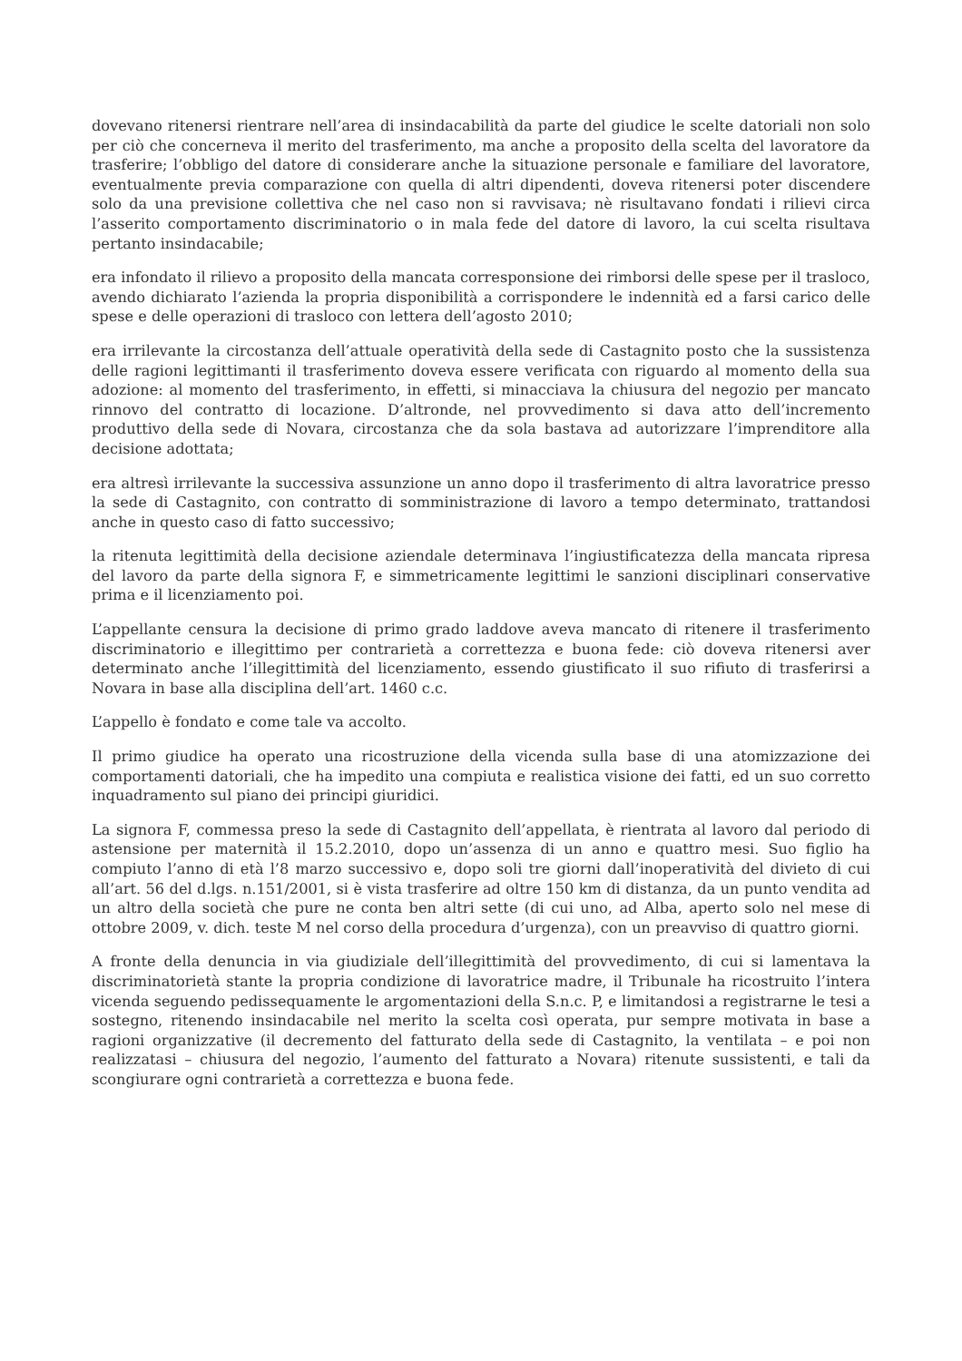dovevano ritenersi rientrare nell’area di insindacabilità da parte del giudice le scelte datoriali non solo per ciò che concerneva il merito del trasferimento, ma anche a proposito della scelta del lavoratore da trasferire; l’obbligo del datore di considerare anche la situazione personale e familiare del lavoratore, eventualmente previa comparazione con quella di altri dipendenti, doveva ritenersi poter discendere solo da una previsione collettiva che nel caso non si ravvisava; nè risultavano fondati i rilievi circa l’asserito comportamento discriminatorio o in mala fede del datore di lavoro, la cui scelta risultava pertanto insindacabile;
era infondato il rilievo a proposito della mancata corresponsione dei rimborsi delle spese per il trasloco, avendo dichiarato l’azienda la propria disponibilità a corrispondere le indennità ed a farsi carico delle spese e delle operazioni di trasloco con lettera dell’agosto 2010;
era irrilevante la circostanza dell’attuale operatività della sede di Castagnito posto che la sussistenza delle ragioni legittimanti il trasferimento doveva essere verificata con riguardo al momento della sua adozione: al momento del trasferimento, in effetti, si minacciava la chiusura del negozio per mancato rinnovo del contratto di locazione. D’altronde, nel provvedimento si dava atto dell’incremento produttivo della sede di Novara, circostanza che da sola bastava ad autorizzare l’imprenditore alla decisione adottata;
era altresì irrilevante la successiva assunzione un anno dopo il trasferimento di altra lavoratrice presso la sede di Castagnito, con contratto di somministrazione di lavoro a tempo determinato, trattandosi anche in questo caso di fatto successivo;
la ritenuta legittimità della decisione aziendale determinava l’ingiustificatezza della mancata ripresa del lavoro da parte della signora F, e simmetricamente legittimi le sanzioni disciplinari conservative prima e il licenziamento poi.
L’appellante censura la decisione di primo grado laddove aveva mancato di ritenere il trasferimento discriminatorio e illegittimo per contrarietà a correttezza e buona fede: ciò doveva ritenersi aver determinato anche l’illegittimità del licenziamento, essendo giustificato il suo rifiuto di trasferirsi a Novara in base alla disciplina dell’art. 1460 c.c.
L’appello è fondato e come tale va accolto.
Il primo giudice ha operato una ricostruzione della vicenda sulla base di una atomizzazione dei comportamenti datoriali, che ha impedito una compiuta e realistica visione dei fatti, ed un suo corretto inquadramento sul piano dei principi giuridici.
La signora F, commessa preso la sede di Castagnito dell’appellata, è rientrata al lavoro dal periodo di astensione per maternità il 15.2.2010, dopo un’assenza di un anno e quattro mesi. Suo figlio ha compiuto l’anno di età l’8 marzo successivo e, dopo soli tre giorni dall’inoperatività del divieto di cui all’art. 56 del d.lgs. n.151/2001, si è vista trasferire ad oltre 150 km di distanza, da un punto vendita ad un altro della società che pure ne conta ben altri sette (di cui uno, ad Alba, aperto solo nel mese di ottobre 2009, v. dich. teste M nel corso della procedura d’urgenza), con un preavviso di quattro giorni.
A fronte della denuncia in via giudiziale dell’illegittimità del provvedimento, di cui si lamentava la discriminatorietà stante la propria condizione di lavoratrice madre, il Tribunale ha ricostruito l’intera vicenda seguendo pedissequamente le argomentazioni della S.n.c. P, e limitandosi a registrarne le tesi a sostegno, ritenendo insindacabile nel merito la scelta così operata, pur sempre motivata in base a ragioni organizzative (il decremento del fatturato della sede di Castagnito, la ventilata – e poi non realizzatasi – chiusura del negozio, l’aumento del fatturato a Novara) ritenute sussistenti, e tali da scongiurare ogni contrarietà a correttezza e buona fede.